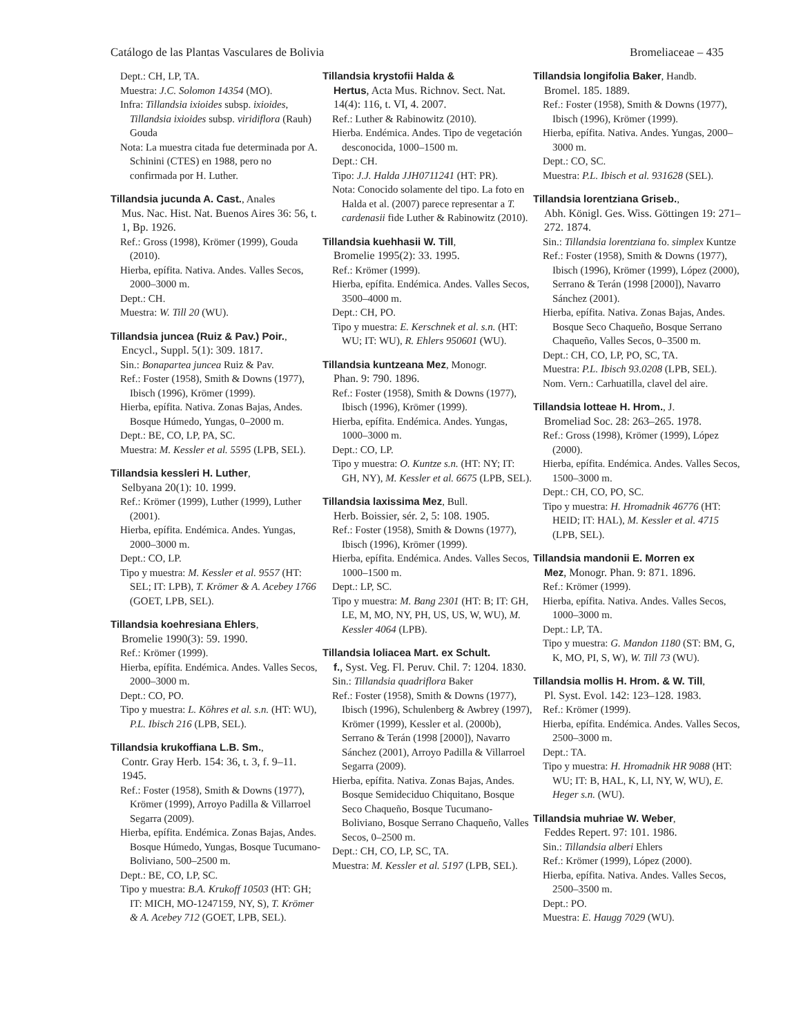Catálogo de las Plantas Vasculares de Bolivia Bromeliaceae – 435
Dept.: CH, LP, TA.
Muestra: J.C. Solomon 14354 (MO).
Infra: Tillandsia ixioides subsp. ixioides, Tillandsia ixioides subsp. viridiflora (Rauh) Gouda
Nota: La muestra citada fue determinada por A. Schinini (CTES) en 1988, pero no confirmada por H. Luther.
Tillandsia jucunda A. Cast., Anales
Mus. Nac. Hist. Nat. Buenos Aires 36: 56, t. 1, Bp. 1926.
Ref.: Gross (1998), Krömer (1999), Gouda (2010).
Hierba, epífita. Nativa. Andes. Valles Secos, 2000–3000 m.
Dept.: CH.
Muestra: W. Till 20 (WU).
Tillandsia juncea (Ruiz & Pav.) Poir.,
Encycl., Suppl. 5(1): 309. 1817.
Sin.: Bonapartea juncea Ruiz & Pav.
Ref.: Foster (1958), Smith & Downs (1977), Ibisch (1996), Krömer (1999).
Hierba, epífita. Nativa. Zonas Bajas, Andes. Bosque Húmedo, Yungas, 0–2000 m.
Dept.: BE, CO, LP, PA, SC.
Muestra: M. Kessler et al. 5595 (LPB, SEL).
Tillandsia kessleri H. Luther,
Selbyana 20(1): 10. 1999.
Ref.: Krömer (1999), Luther (1999), Luther (2001).
Hierba, epífita. Endémica. Andes. Yungas, 2000–3000 m.
Dept.: CO, LP.
Tipo y muestra: M. Kessler et al. 9557 (HT: SEL; IT: LPB), T. Krömer & A. Acebey 1766 (GOET, LPB, SEL).
Tillandsia koehresiana Ehlers,
Bromelie 1990(3): 59. 1990.
Ref.: Krömer (1999).
Hierba, epífita. Endémica. Andes. Valles Secos, 2000–3000 m.
Dept.: CO, PO.
Tipo y muestra: L. Köhres et al. s.n. (HT: WU), P.L. Ibisch 216 (LPB, SEL).
Tillandsia krukoffiana L.B. Sm.,
Contr. Gray Herb. 154: 36, t. 3, f. 9–11. 1945.
Ref.: Foster (1958), Smith & Downs (1977), Krömer (1999), Arroyo Padilla & Villarroel Segarra (2009).
Hierba, epífita. Endémica. Zonas Bajas, Andes. Bosque Húmedo, Yungas, Bosque Tucumano-Boliviano, 500–2500 m.
Dept.: BE, CO, LP, SC.
Tipo y muestra: B.A. Krukoff 10503 (HT: GH; IT: MICH, MO-1247159, NY, S), T. Krömer & A. Acebey 712 (GOET, LPB, SEL).
Tillandsia krystofii Halda &
Hertus, Acta Mus. Richnov. Sect. Nat. 14(4): 116, t. VI, 4. 2007.
Ref.: Luther & Rabinowitz (2010).
Hierba. Endémica. Andes. Tipo de vegetación desconocida, 1000–1500 m.
Dept.: CH.
Tipo: J.J. Halda JJH0711241 (HT: PR).
Nota: Conocido solamente del tipo. La foto en Halda et al. (2007) parece representar a T. cardenasii fide Luther & Rabinowitz (2010).
Tillandsia kuehhasii W. Till,
Bromelie 1995(2): 33. 1995.
Ref.: Krömer (1999).
Hierba, epífita. Endémica. Andes. Valles Secos, 3500–4000 m.
Dept.: CH, PO.
Tipo y muestra: E. Kerschnek et al. s.n. (HT: WU; IT: WU), R. Ehlers 950601 (WU).
Tillandsia kuntzeana Mez, Monogr.
Phan. 9: 790. 1896.
Ref.: Foster (1958), Smith & Downs (1977), Ibisch (1996), Krömer (1999).
Hierba, epífita. Endémica. Andes. Yungas, 1000–3000 m.
Dept.: CO, LP.
Tipo y muestra: O. Kuntze s.n. (HT: NY; IT: GH, NY), M. Kessler et al. 6675 (LPB, SEL).
Tillandsia laxissima Mez, Bull.
Herb. Boissier, sér. 2, 5: 108. 1905.
Ref.: Foster (1958), Smith & Downs (1977), Ibisch (1996), Krömer (1999).
Hierba, epífita. Endémica. Andes. Valles Secos, 1000–1500 m.
Dept.: LP, SC.
Tipo y muestra: M. Bang 2301 (HT: B; IT: GH, LE, M, MO, NY, PH, US, US, W, WU), M. Kessler 4064 (LPB).
Tillandsia loliacea Mart. ex Schult.
f., Syst. Veg. Fl. Peruv. Chil. 7: 1204. 1830.
Sin.: Tillandsia quadriflora Baker
Ref.: Foster (1958), Smith & Downs (1977), Ibisch (1996), Schulenberg & Awbrey (1997), Krömer (1999), Kessler et al. (2000b), Serrano & Terán (1998 [2000]), Navarro Sánchez (2001), Arroyo Padilla & Villarroel Segarra (2009).
Hierba, epífita. Nativa. Zonas Bajas, Andes. Bosque Semideciduo Chiquitano, Bosque Seco Chaqueño, Bosque Tucumano-Boliviano, Bosque Serrano Chaqueño, Valles Secos, 0–2500 m.
Dept.: CH, CO, LP, SC, TA.
Muestra: M. Kessler et al. 5197 (LPB, SEL).
Tillandsia longifolia Baker, Handb.
Bromel. 185. 1889.
Ref.: Foster (1958), Smith & Downs (1977), Ibisch (1996), Krömer (1999).
Hierba, epífita. Nativa. Andes. Yungas, 2000–3000 m.
Dept.: CO, SC.
Muestra: P.L. Ibisch et al. 931628 (SEL).
Tillandsia lorentziana Griseb.,
Abh. Königl. Ges. Wiss. Göttingen 19: 271–272. 1874.
Sin.: Tillandsia lorentziana fo. simplex Kuntze
Ref.: Foster (1958), Smith & Downs (1977), Ibisch (1996), Krömer (1999), López (2000), Serrano & Terán (1998 [2000]), Navarro Sánchez (2001).
Hierba, epífita. Nativa. Zonas Bajas, Andes. Bosque Seco Chaqueño, Bosque Serrano Chaqueño, Valles Secos, 0–3500 m.
Dept.: CH, CO, LP, PO, SC, TA.
Muestra: P.L. Ibisch 93.0208 (LPB, SEL).
Nom. Vern.: Carhuatilla, clavel del aire.
Tillandsia lotteae H. Hrom., J.
Bromeliad Soc. 28: 263–265. 1978.
Ref.: Gross (1998), Krömer (1999), López (2000).
Hierba, epífita. Endémica. Andes. Valles Secos, 1500–3000 m.
Dept.: CH, CO, PO, SC.
Tipo y muestra: H. Hromadnik 46776 (HT: HEID; IT: HAL), M. Kessler et al. 4715 (LPB, SEL).
Tillandsia mandonii E. Morren ex
Mez, Monogr. Phan. 9: 871. 1896.
Ref.: Krömer (1999).
Hierba, epífita. Nativa. Andes. Valles Secos, 1000–3000 m.
Dept.: LP, TA.
Tipo y muestra: G. Mandon 1180 (ST: BM, G, K, MO, PI, S, W), W. Till 73 (WU).
Tillandsia mollis H. Hrom. & W. Till,
Pl. Syst. Evol. 142: 123–128. 1983.
Ref.: Krömer (1999).
Hierba, epífita. Endémica. Andes. Valles Secos, 2500–3000 m.
Dept.: TA.
Tipo y muestra: H. Hromadnik HR 9088 (HT: WU; IT: B, HAL, K, LI, NY, W, WU), E. Heger s.n. (WU).
Tillandsia muhriae W. Weber,
Feddes Repert. 97: 101. 1986.
Sin.: Tillandsia alberi Ehlers
Ref.: Krömer (1999), López (2000).
Hierba, epífita. Nativa. Andes. Valles Secos, 2500–3500 m.
Dept.: PO.
Muestra: E. Haugg 7029 (WU).